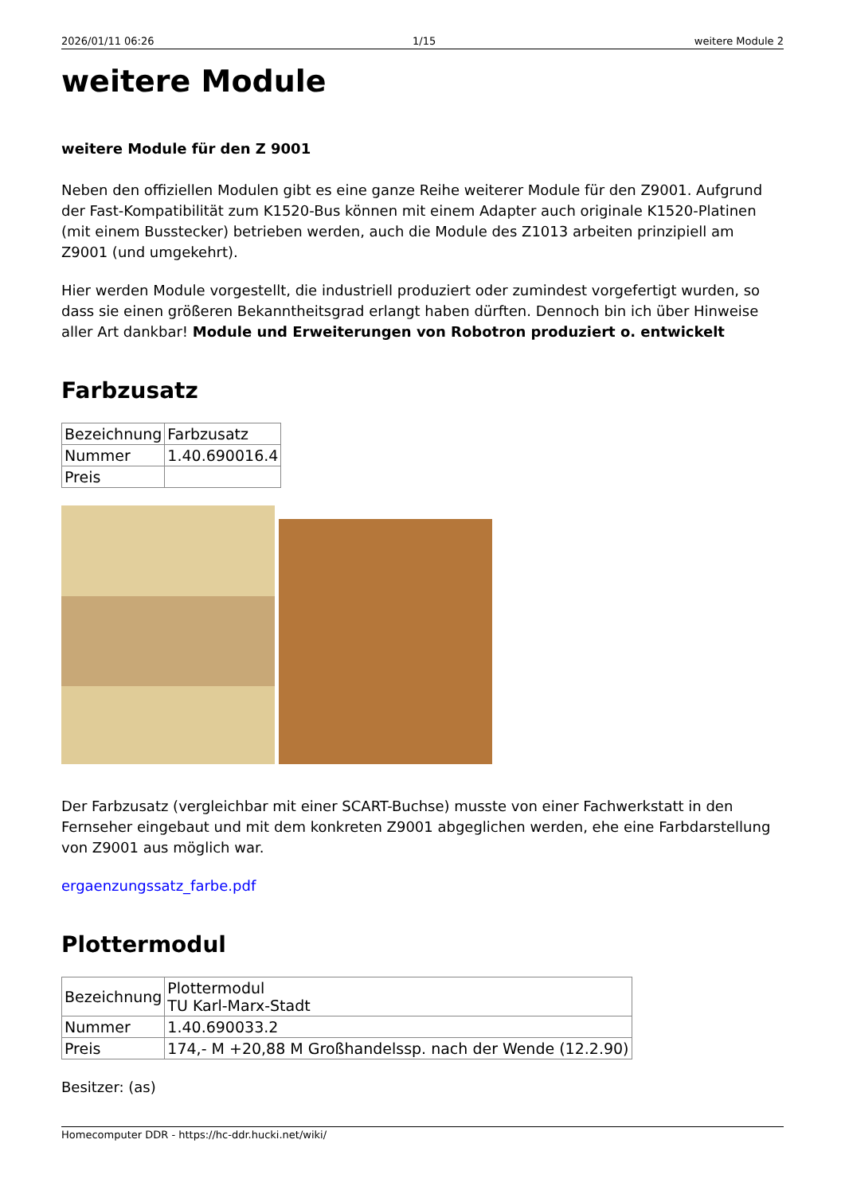2026/01/11 06:26 1/15 weitere Module 2
weitere Module
weitere Module für den Z 9001
Neben den offiziellen Modulen gibt es eine ganze Reihe weiterer Module für den Z9001. Aufgrund der Fast-Kompatibilität zum K1520-Bus können mit einem Adapter auch originale K1520-Platinen (mit einem Busstecker) betrieben werden, auch die Module des Z1013 arbeiten prinzipiell am Z9001 (und umgekehrt).
Hier werden Module vorgestellt, die industriell produziert oder zumindest vorgefertigt wurden, so dass sie einen größeren Bekanntheitsgrad erlangt haben dürften. Dennoch bin ich über Hinweise aller Art dankbar! Module und Erweiterungen von Robotron produziert o. entwickelt
Farbzusatz
| Bezeichnung | Farbzusatz |
| Nummer | 1.40.690016.4 |
| Preis | |
Der Farbzusatz (vergleichbar mit einer SCART-Buchse) musste von einer Fachwerkstatt in den Fernseher eingebaut und mit dem konkreten Z9001 abgeglichen werden, ehe eine Farbdarstellung von Z9001 aus möglich war.
ergaenzungssatz_farbe.pdf
Plottermodul
| Bezeichnung | Plottermodul TU Karl-Marx-Stadt |
| Nummer | 1.40.690033.2 |
| Preis | 174,- M +20,88 M Großhandelssp. nach der Wende (12.2.90) |
Besitzer: (as)
Homecomputer DDR - https://hc-ddr.hucki.net/wiki/